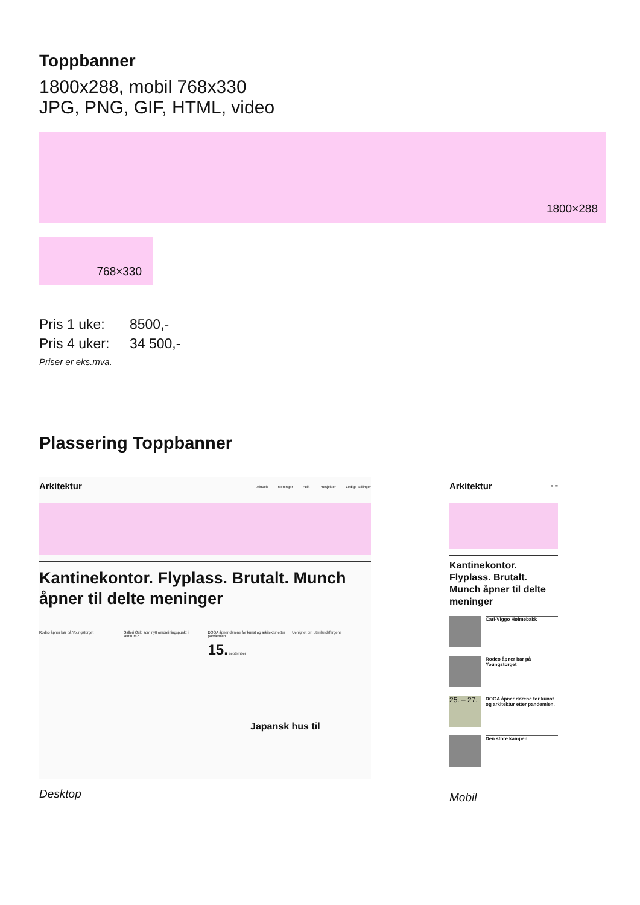Toppbanner
1800x288, mobil 768x330
JPG, PNG, GIF, HTML, video
1800×288
768×330
Pris 1 uke: 8500,-
Pris 4 uker: 34 500,-
Priser er eks.mva.
Plassering Toppbanner
Arkitektur Aktuelt Meninger Folk Prosjekter Ledige stillinger
Kantinekontor. Flyplass. Brutalt. Munch åpner til delte meninger
Rodeo åpner bar på Youngstorget
Galleri Oslo som nytt omdreiningspunkt i sentrum?
DOGA åpner dørene for kunst og arkitektur etter pandemien.
15. september
Uenighet om utenlandsfergene
Japansk hus til
Desktop
Arkitektur ⌕ ≡
Kantinekontor. Flyplass. Brutalt. Munch åpner til delte meninger
Carl-Viggo Hølmebakk
Rodeo åpner bar på Youngstorget
25. – 27.
DOGA åpner dørene for kunst og arkitektur etter pandemien.
Den store kampen
Mobil